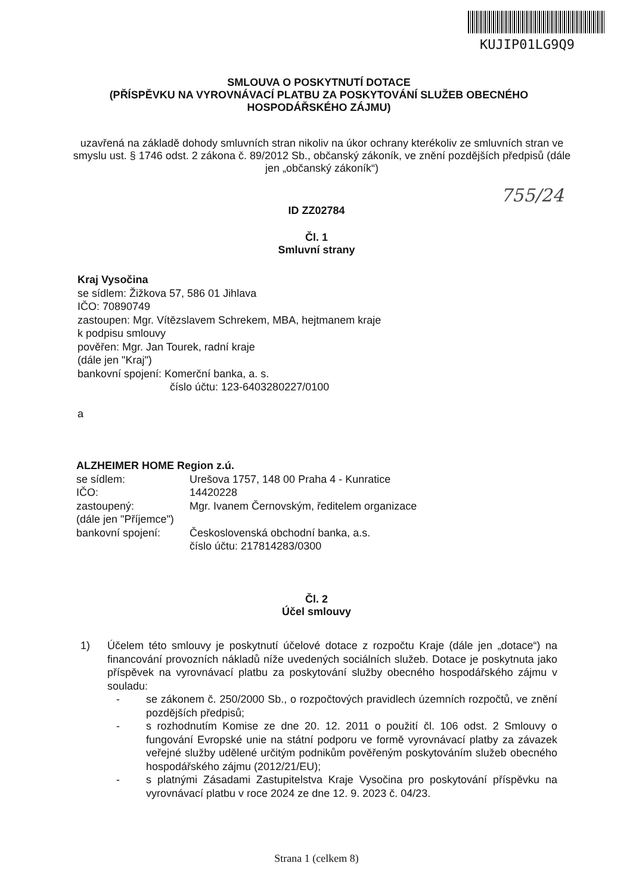KUJIP01LG9Q9
SMLOUVA O POSKYTNUTÍ DOTACE
(PŘÍSPĚVKU NA VYROVNÁVACÍ PLATBU ZA POSKYTOVÁNÍ SLUŽEB OBECNÉHO HOSPODÁŘSKÉHO ZÁJMU)
uzavřená na základě dohody smluvních stran nikoliv na úkor ochrany kterékoliv ze smluvních stran ve smyslu ust. § 1746 odst. 2 zákona č. 89/2012 Sb., občanský zákoník, ve znění pozdějších předpisů (dále jen „občanský zákoník“)
755/24
ID ZZ02784
Čl. 1
Smluvní strany
Kraj Vysočina
se sídlem: Žižkova 57, 586 01 Jihlava
IČO: 70890749
zastoupen: Mgr. Vítězslavem Schrekem, MBA, hejtmanem kraje
k podpisu smlouvy
pověřen: Mgr. Jan Tourek, radní kraje
(dále jen "Kraj")
bankovní spojení: Komerční banka, a. s.
číslo účtu: 123-6403280227/0100
a
ALZHEIMER HOME Region z.ú.
| se sídlem: | Urešova 1757, 148 00 Praha 4 - Kunratice |
| IČO: | 14420228 |
| zastoupený: | Mgr. Ivanem Černovským, ředitelem organizace |
| (dále jen "Příjemce") | |
| bankovní spojení: | Československá obchodní banka, a.s. číslo účtu: 217814283/0300 |
Čl. 2
Účel smlouvy
1) Účelem této smlouvy je poskytnutí účelové dotace z rozpočtu Kraje (dále jen „dotace“) na financování provozních nákladů níže uvedených sociálních služeb. Dotace je poskytnuta jako příspěvek na vyrovnávací platbu za poskytování služby obecného hospodářského zájmu v souladu:
- se zákonem č. 250/2000 Sb., o rozpočtových pravidlech územních rozpočtů, ve znění pozdějších předpisů;
- s rozhodnutím Komise ze dne 20. 12. 2011 o použití čl. 106 odst. 2 Smlouvy o fungování Evropské unie na státní podporu ve formě vyrovnávací platby za závazek veřejné služby udělené určitým podnikům pověřeným poskytováním služeb obecného hospodářského zájmu (2012/21/EU);
- s platnými Zásadami Zastupitelstva Kraje Vysočina pro poskytování příspěvku na vyrovnávací platbu v roce 2024 ze dne 12. 9. 2023 č. 04/23.
Strana 1 (celkem 8)